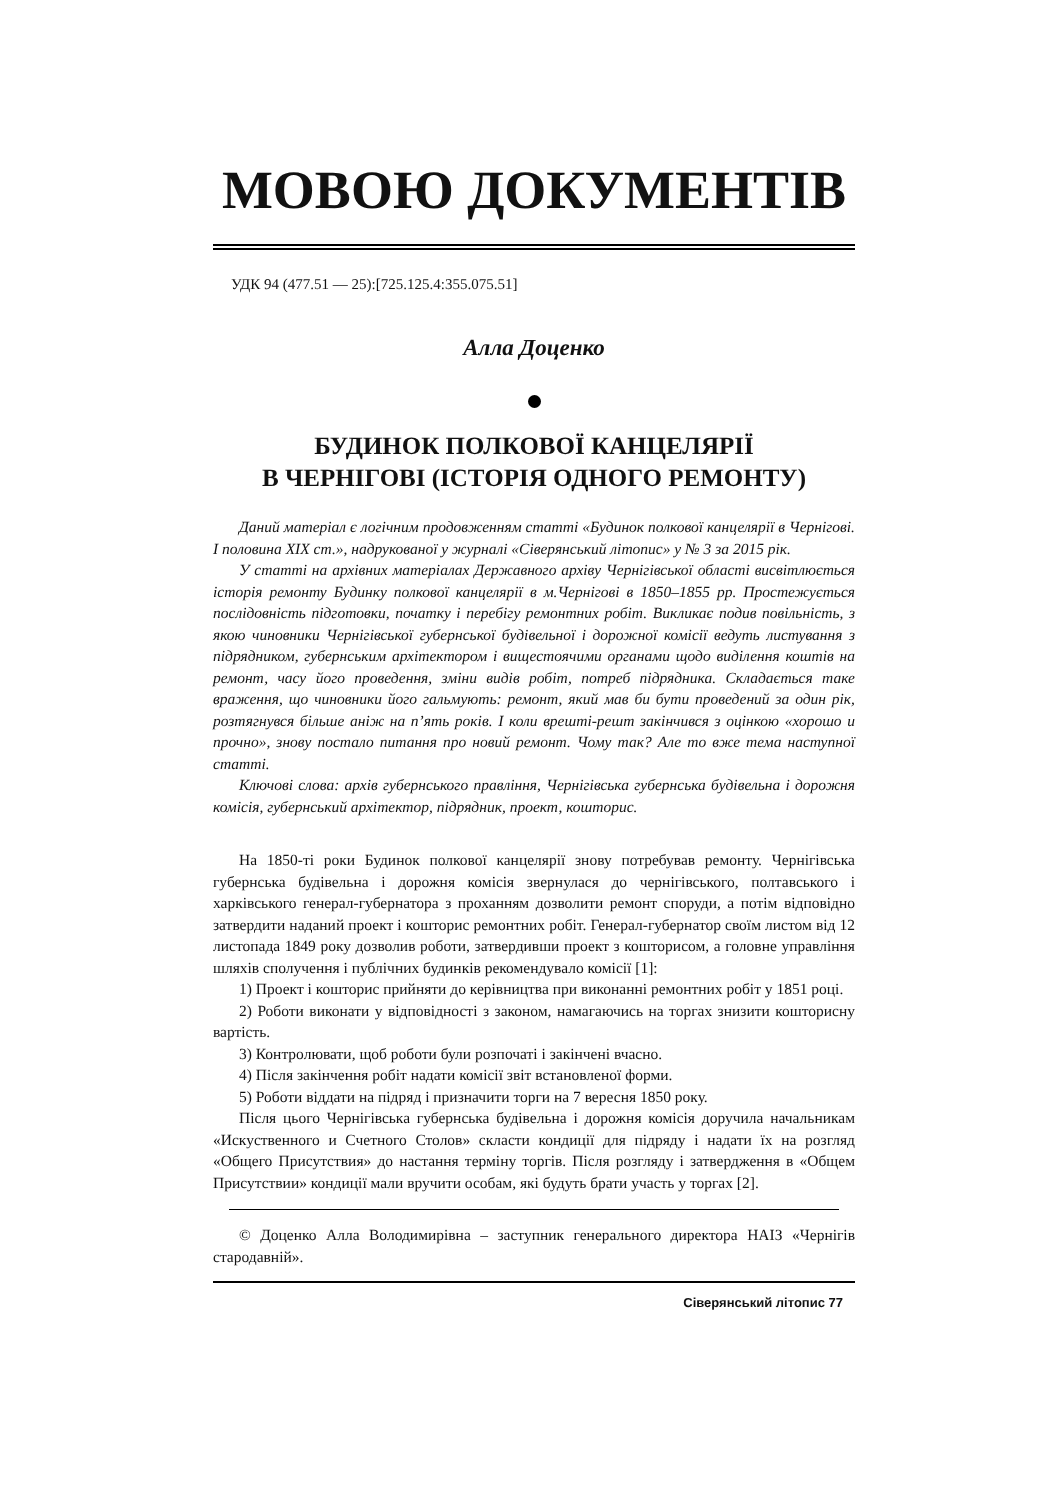МОВОЮ ДОКУМЕНТІВ
УДК 94 (477.51 — 25):[725.125.4:355.075.51]
Алла Доценко
БУДИНОК ПОЛКОВОЇ КАНЦЕЛЯРІЇ
В ЧЕРНІГОВІ (ІСТОРІЯ ОДНОГО РЕМОНТУ)
Даний матеріал є логічним продовженням статті «Будинок полкової канцелярії в Чернігові. І половина XIX ст.», надрукованої у журналі «Сіверянський літопис» у № 3 за 2015 рік.
У статті на архівних матеріалах Державного архіву Чернігівської області висвітлюється історія ремонту Будинку полкової канцелярії в м.Чернігові в 1850–1855 рр. Простежується послідовність підготовки, початку і перебігу ремонтних робіт. Викликає подив повільність, з якою чиновники Чернігівської губернської будівельної і дорожної комісії ведуть листування з підрядником, губернським архітектором і вищестоячими органами щодо виділення коштів на ремонт, часу його проведення, зміни видів робіт, потреб підрядника. Складається таке враження, що чиновники його гальмують: ремонт, який мав би бути проведений за один рік, розтягнувся більше аніж на п’ять років. І коли врешті-решт закінчився з оцінкою «хорошо и прочно», знову постало питання про новий ремонт. Чому так? Але то вже тема наступної статті.
Ключові слова: архів губернського правління, Чернігівська губернська будівельна і дорожня комісія, губернський архітектор, підрядник, проект, кошторис.
На 1850-ті роки Будинок полкової канцелярії знову потребував ремонту. Чернігівська губернська будівельна і дорожня комісія звернулася до чернігівського, полтавського і харківського генерал-губернатора з проханням дозволити ремонт споруди, а потім відповідно затвердити наданий проект і кошторис ремонтних робіт. Генерал-губернатор своїм листом від 12 листопада 1849 року дозволив роботи, затвердивши проект з кошторисом, а головне управління шляхів сполучення і публічних будинків рекомендувало комісії [1]:
1) Проект і кошторис прийняти до керівництва при виконанні ремонтних робіт у 1851 році.
2) Роботи виконати у відповідності з законом, намагаючись на торгах знизити кошторисну вартість.
3) Контролювати, щоб роботи були розпочаті і закінчені вчасно.
4) Після закінчення робіт надати комісії звіт встановленої форми.
5) Роботи віддати на підряд і призначити торги на 7 вересня 1850 року.
Після цього Чернігівська губернська будівельна і дорожня комісія доручила начальникам «Искуственного и Счетного Столов» скласти кондиції для підряду і надати їх на розгляд «Общего Присутствия» до настання терміну торгів. Після розгляду і затвердження в «Общем Присутствии» кондиції мали вручити особам, які будуть брати участь у торгах [2].
© Доценко Алла Володимирівна – заступник генерального директора НАІЗ «Чернігів стародавній».
Сіверянський літопис 77